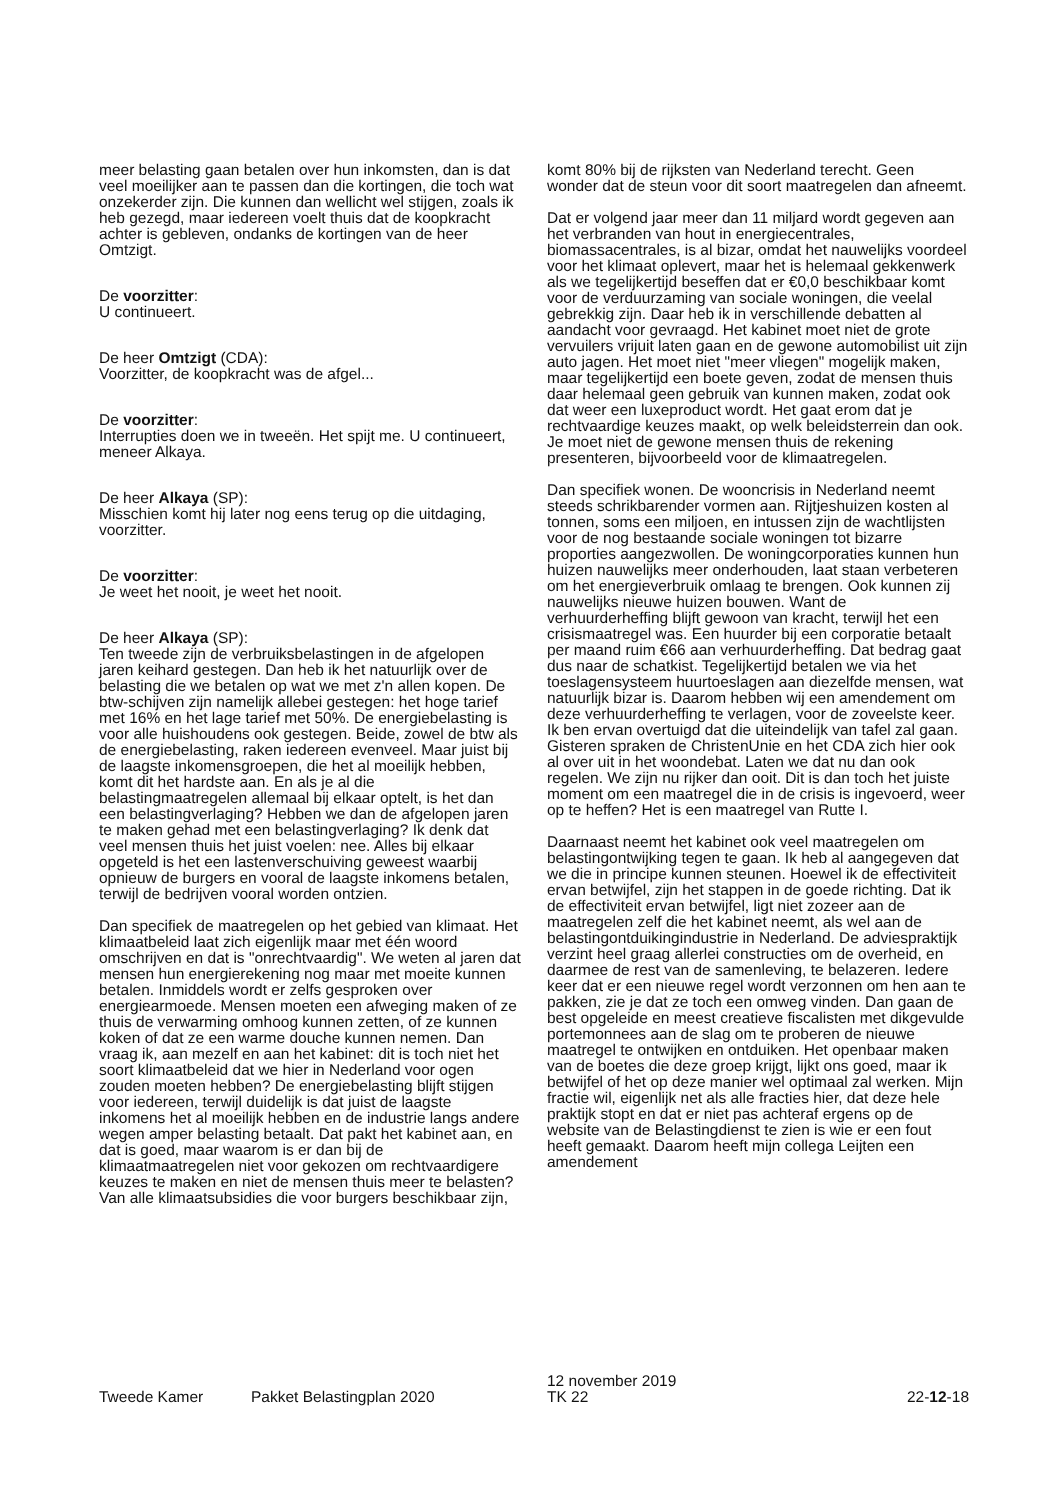meer belasting gaan betalen over hun inkomsten, dan is dat veel moeilijker aan te passen dan die kortingen, die toch wat onzekerder zijn. Die kunnen dan wellicht wel stijgen, zoals ik heb gezegd, maar iedereen voelt thuis dat de koopkracht achter is gebleven, ondanks de kortingen van de heer Omtzigt.
De voorzitter:
U continueert.
De heer Omtzigt (CDA):
Voorzitter, de koopkracht was de afgel...
De voorzitter:
Interrupties doen we in tweeën. Het spijt me. U continueert, meneer Alkaya.
De heer Alkaya (SP):
Misschien komt hij later nog eens terug op die uitdaging, voorzitter.
De voorzitter:
Je weet het nooit, je weet het nooit.
De heer Alkaya (SP):
Ten tweede zijn de verbruiksbelastingen in de afgelopen jaren keihard gestegen. Dan heb ik het natuurlijk over de belasting die we betalen op wat we met z'n allen kopen. De btw-schijven zijn namelijk allebei gestegen: het hoge tarief met 16% en het lage tarief met 50%. De energiebelasting is voor alle huishoudens ook gestegen. Beide, zowel de btw als de energiebelasting, raken iedereen evenveel. Maar juist bij de laagste inkomensgroepen, die het al moeilijk hebben, komt dit het hardste aan. En als je al die belastingmaatregelen allemaal bij elkaar optelt, is het dan een belastingverlaging? Hebben we dan de afgelopen jaren te maken gehad met een belastingverlaging? Ik denk dat veel mensen thuis het juist voelen: nee. Alles bij elkaar opgeteld is het een lastenverschuiving geweest waarbij opnieuw de burgers en vooral de laagste inkomens betalen, terwijl de bedrijven vooral worden ontzien.
Dan specifiek de maatregelen op het gebied van klimaat. Het klimaatbeleid laat zich eigenlijk maar met één woord omschrijven en dat is "onrechtvaardig". We weten al jaren dat mensen hun energierekening nog maar met moeite kunnen betalen. Inmiddels wordt er zelfs gesproken over energiearmoede. Mensen moeten een afweging maken of ze thuis de verwarming omhoog kunnen zetten, of ze kunnen koken of dat ze een warme douche kunnen nemen. Dan vraag ik, aan mezelf en aan het kabinet: dit is toch niet het soort klimaatbeleid dat we hier in Nederland voor ogen zouden moeten hebben? De energiebelasting blijft stijgen voor iedereen, terwijl duidelijk is dat juist de laagste inkomens het al moeilijk hebben en de industrie langs andere wegen amper belasting betaalt. Dat pakt het kabinet aan, en dat is goed, maar waarom is er dan bij de klimaatmaatregelen niet voor gekozen om rechtvaardigere keuzes te maken en niet de mensen thuis meer te belasten? Van alle klimaatsubsidies die voor burgers beschikbaar zijn,
komt 80% bij de rijksten van Nederland terecht. Geen wonder dat de steun voor dit soort maatregelen dan afneemt.
Dat er volgend jaar meer dan 11 miljard wordt gegeven aan het verbranden van hout in energiecentrales, biomassacentrales, is al bizar, omdat het nauwelijks voordeel voor het klimaat oplevert, maar het is helemaal gekkenwerk als we tegelijkertijd beseffen dat er €0,0 beschikbaar komt voor de verduurzaming van sociale woningen, die veelal gebrekkig zijn. Daar heb ik in verschillende debatten al aandacht voor gevraagd. Het kabinet moet niet de grote vervuilers vrijuit laten gaan en de gewone automobilist uit zijn auto jagen. Het moet niet "meer vliegen" mogelijk maken, maar tegelijkertijd een boete geven, zodat de mensen thuis daar helemaal geen gebruik van kunnen maken, zodat ook dat weer een luxeproduct wordt. Het gaat erom dat je rechtvaardige keuzes maakt, op welk beleidsterrein dan ook. Je moet niet de gewone mensen thuis de rekening presenteren, bijvoorbeeld voor de klimaatregelen.
Dan specifiek wonen. De wooncrisis in Nederland neemt steeds schrikbarender vormen aan. Rijtjeshuizen kosten al tonnen, soms een miljoen, en intussen zijn de wachtlijsten voor de nog bestaande sociale woningen tot bizarre proporties aangezwollen. De woningcorporaties kunnen hun huizen nauwelijks meer onderhouden, laat staan verbeteren om het energieverbruik omlaag te brengen. Ook kunnen zij nauwelijks nieuwe huizen bouwen. Want de verhuurderheffing blijft gewoon van kracht, terwijl het een crisismaatregel was. Een huurder bij een corporatie betaalt per maand ruim €66 aan verhuurderheffing. Dat bedrag gaat dus naar de schatkist. Tegelijkertijd betalen we via het toeslagensysteem huurtoeslagen aan diezelfde mensen, wat natuurlijk bizar is. Daarom hebben wij een amendement om deze verhuurderheffing te verlagen, voor de zoveelste keer. Ik ben ervan overtuigd dat die uiteindelijk van tafel zal gaan. Gisteren spraken de ChristenUnie en het CDA zich hier ook al over uit in het woondebat. Laten we dat nu dan ook regelen. We zijn nu rijker dan ooit. Dit is dan toch het juiste moment om een maatregel die in de crisis is ingevoerd, weer op te heffen? Het is een maatregel van Rutte I.
Daarnaast neemt het kabinet ook veel maatregelen om belastingontwijking tegen te gaan. Ik heb al aangegeven dat we die in principe kunnen steunen. Hoewel ik de effectiviteit ervan betwijfel, zijn het stappen in de goede richting. Dat ik de effectiviteit ervan betwijfel, ligt niet zozeer aan de maatregelen zelf die het kabinet neemt, als wel aan de belastingontduikingindustrie in Nederland. De adviespraktijk verzint heel graag allerlei constructies om de overheid, en daarmee de rest van de samenleving, te belazeren. Iedere keer dat er een nieuwe regel wordt verzonnen om hen aan te pakken, zie je dat ze toch een omweg vinden. Dan gaan de best opgeleide en meest creatieve fiscalisten met dikgevulde portemonnees aan de slag om te proberen de nieuwe maatregel te ontwijken en ontduiken. Het openbaar maken van de boetes die deze groep krijgt, lijkt ons goed, maar ik betwijfel of het op deze manier wel optimaal zal werken. Mijn fractie wil, eigenlijk net als alle fracties hier, dat deze hele praktijk stopt en dat er niet pas achteraf ergens op de website van de Belastingdienst te zien is wie er een fout heeft gemaakt. Daarom heeft mijn collega Leijten een amendement
Tweede Kamer
Pakket Belastingplan 2020
12 november 2019
TK 22
22-12-18